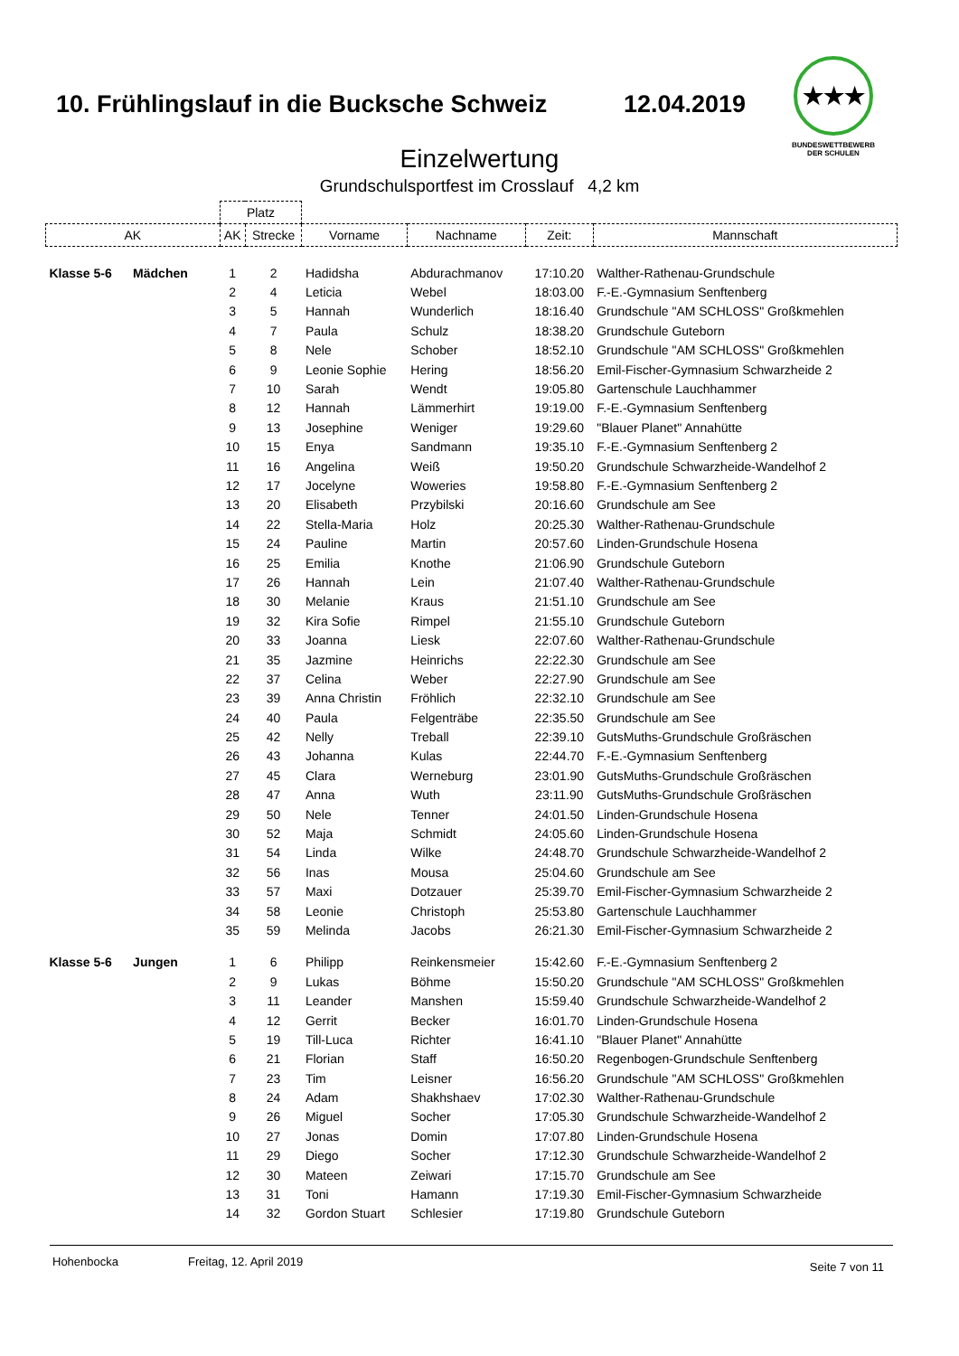10. Frühlingslauf in die Bucksche Schweiz
12.04.2019
★★★
BUNDESWETTBEWERB
DER SCHULEN
Einzelwertung
Grundschulsportfest im Crosslauf 4,2 km
| | Platz | | | | | |
| --- | --- | --- | --- | --- | --- | --- |
| AK | AK | Strecke | Vorname | Nachname | Zeit: | Mannschaft |
| Klasse 5-6 Mädchen | 1 | 2 | Hadidsha | Abdurachmanov | 17:10.20 | Walther-Rathenau-Grundschule |
| | 2 | 4 | Leticia | Webel | 18:03.00 | F.-E.-Gymnasium Senftenberg |
| | 3 | 5 | Hannah | Wunderlich | 18:16.40 | Grundschule "AM SCHLOSS" Großkmehlen |
| | 4 | 7 | Paula | Schulz | 18:38.20 | Grundschule Guteborn |
| | 5 | 8 | Nele | Schober | 18:52.10 | Grundschule "AM SCHLOSS" Großkmehlen |
| | 6 | 9 | Leonie Sophie | Hering | 18:56.20 | Emil-Fischer-Gymnasium Schwarzheide 2 |
| | 7 | 10 | Sarah | Wendt | 19:05.80 | Gartenschule Lauchhammer |
| | 8 | 12 | Hannah | Lämmerhirt | 19:19.00 | F.-E.-Gymnasium Senftenberg |
| | 9 | 13 | Josephine | Weniger | 19:29.60 | "Blauer Planet" Annahütte |
| | 10 | 15 | Enya | Sandmann | 19:35.10 | F.-E.-Gymnasium Senftenberg 2 |
| | 11 | 16 | Angelina | Weiß | 19:50.20 | Grundschule Schwarzheide-Wandelhof 2 |
| | 12 | 17 | Jocelyne | Woweries | 19:58.80 | F.-E.-Gymnasium Senftenberg 2 |
| | 13 | 20 | Elisabeth | Przybilski | 20:16.60 | Grundschule am See |
| | 14 | 22 | Stella-Maria | Holz | 20:25.30 | Walther-Rathenau-Grundschule |
| | 15 | 24 | Pauline | Martin | 20:57.60 | Linden-Grundschule Hosena |
| | 16 | 25 | Emilia | Knothe | 21:06.90 | Grundschule Guteborn |
| | 17 | 26 | Hannah | Lein | 21:07.40 | Walther-Rathenau-Grundschule |
| | 18 | 30 | Melanie | Kraus | 21:51.10 | Grundschule am See |
| | 19 | 32 | Kira Sofie | Rimpel | 21:55.10 | Grundschule Guteborn |
| | 20 | 33 | Joanna | Liesk | 22:07.60 | Walther-Rathenau-Grundschule |
| | 21 | 35 | Jazmine | Heinrichs | 22:22.30 | Grundschule am See |
| | 22 | 37 | Celina | Weber | 22:27.90 | Grundschule am See |
| | 23 | 39 | Anna Christin | Fröhlich | 22:32.10 | Grundschule am See |
| | 24 | 40 | Paula | Felgenträbe | 22:35.50 | Grundschule am See |
| | 25 | 42 | Nelly | Treball | 22:39.10 | GutsMuths-Grundschule Großräschen |
| | 26 | 43 | Johanna | Kulas | 22:44.70 | F.-E.-Gymnasium Senftenberg |
| | 27 | 45 | Clara | Werneburg | 23:01.90 | GutsMuths-Grundschule Großräschen |
| | 28 | 47 | Anna | Wuth | 23:11.90 | GutsMuths-Grundschule Großräschen |
| | 29 | 50 | Nele | Tenner | 24:01.50 | Linden-Grundschule Hosena |
| | 30 | 52 | Maja | Schmidt | 24:05.60 | Linden-Grundschule Hosena |
| | 31 | 54 | Linda | Wilke | 24:48.70 | Grundschule Schwarzheide-Wandelhof 2 |
| | 32 | 56 | Inas | Mousa | 25:04.60 | Grundschule am See |
| | 33 | 57 | Maxi | Dotzauer | 25:39.70 | Emil-Fischer-Gymnasium Schwarzheide 2 |
| | 34 | 58 | Leonie | Christoph | 25:53.80 | Gartenschule Lauchhammer |
| | 35 | 59 | Melinda | Jacobs | 26:21.30 | Emil-Fischer-Gymnasium Schwarzheide 2 |
| Klasse 5-6 Jungen | 1 | 6 | Philipp | Reinkensmeier | 15:42.60 | F.-E.-Gymnasium Senftenberg 2 |
| | 2 | 9 | Lukas | Böhme | 15:50.20 | Grundschule "AM SCHLOSS" Großkmehlen |
| | 3 | 11 | Leander | Manshen | 15:59.40 | Grundschule Schwarzheide-Wandelhof 2 |
| | 4 | 12 | Gerrit | Becker | 16:01.70 | Linden-Grundschule Hosena |
| | 5 | 19 | Till-Luca | Richter | 16:41.10 | "Blauer Planet" Annahütte |
| | 6 | 21 | Florian | Staff | 16:50.20 | Regenbogen-Grundschule Senftenberg |
| | 7 | 23 | Tim | Leisner | 16:56.20 | Grundschule "AM SCHLOSS" Großkmehlen |
| | 8 | 24 | Adam | Shakhshaev | 17:02.30 | Walther-Rathenau-Grundschule |
| | 9 | 26 | Miguel | Socher | 17:05.30 | Grundschule Schwarzheide-Wandelhof 2 |
| | 10 | 27 | Jonas | Domin | 17:07.80 | Linden-Grundschule Hosena |
| | 11 | 29 | Diego | Socher | 17:12.30 | Grundschule Schwarzheide-Wandelhof 2 |
| | 12 | 30 | Mateen | Zeiwari | 17:15.70 | Grundschule am See |
| | 13 | 31 | Toni | Hamann | 17:19.30 | Emil-Fischer-Gymnasium Schwarzheide |
| | 14 | 32 | Gordon Stuart | Schlesier | 17:19.80 | Grundschule Guteborn |
Hohenbocka Freitag, 12. April 2019 Seite 7 von 11